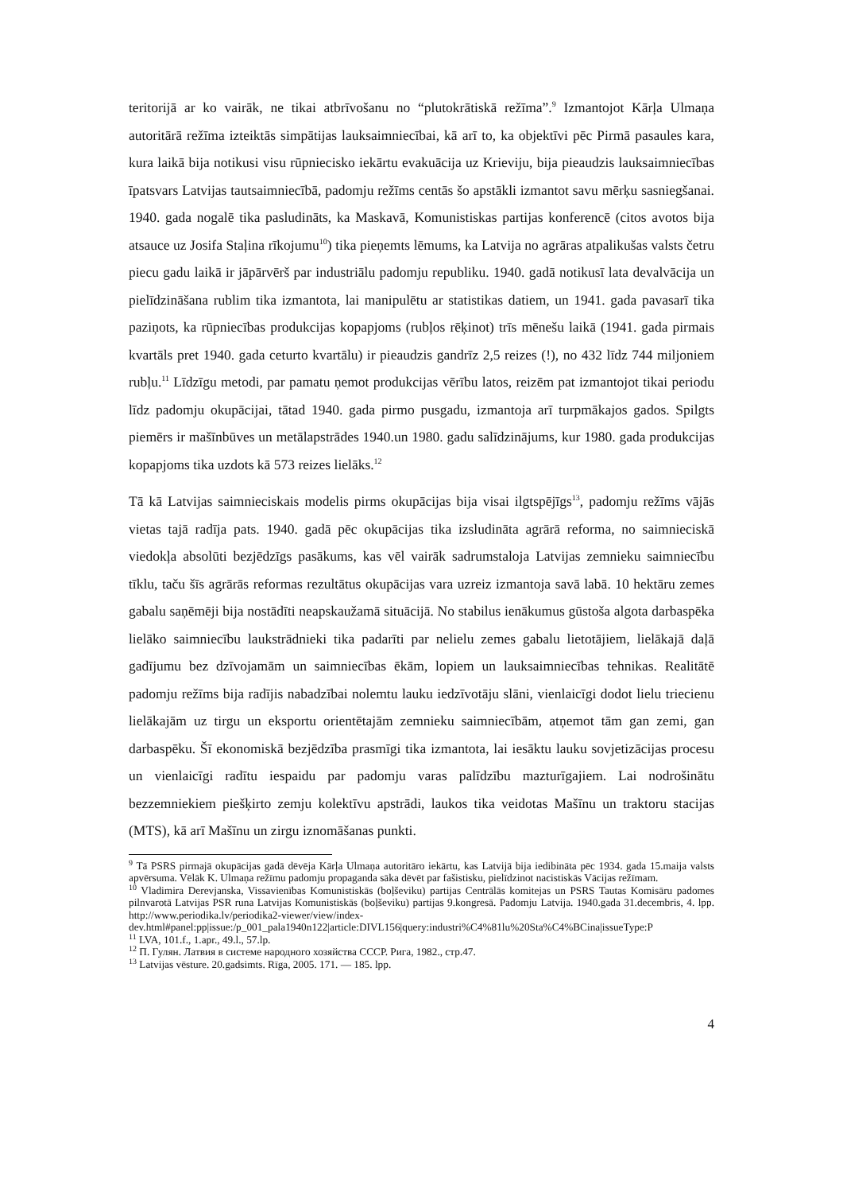teritorijā ar ko vairāk, ne tikai atbrīvošanu no “plutokrātiskā režīma”.<sup>9</sup> Izmantojot Kārļa Ulmaņa autoritārā režīma izteiktās simpātijas lauksaimniecībai, kā arī to, ka objektīvi pēc Pirmā pasaules kara, kura laikā bija notikusi visu rūpniecisko iekārtu evakuācija uz Krieviju, bija pieaudzis lauksaimniecības īpatsvars Latvijas tautsaimniecībā, padomju režīms centās šo apstākli izmantot savu mērķu sasniegšanai. 1940. gada nogalē tika pasludināts, ka Maskavā, Komunistiskas partijas konferencē (citos avotos bija atsauce uz Josifa Staļina rīkojumu<sup>10</sup>) tika pieņemts lēmums, ka Latvija no agrāras atpalikušas valsts četru piecu gadu laikā ir jāpārvērš par industriālu padomju republiku. 1940. gadā notikusī lata devalvācija un pielīdzināšana rublim tika izmantota, lai manipulētu ar statistikas datiem, un 1941. gada pavasarī tika paziņots, ka rūpniecības produkcijas kopapjoms (rubļos rēķinot) trīs mēnešu laikā (1941. gada pirmais kvartāls pret 1940. gada ceturto kvartālu) ir pieaudzis gandrīz 2,5 reizes (!), no 432 līdz 744 miljoniem rubļu.<sup>11</sup> Līdzīgu metodi, par pamatu ņemot produkcijas vērību latos, reizēm pat izmantojot tikai periodu līdz padomju okupācijai, tātad 1940. gada pirmo pusgadu, izmantoja arī turpmākajos gados. Spilgts piemērs ir mašīnbūves un metālapstrādes 1940.un 1980. gadu salīdzinājums, kur 1980. gada produkcijas kopapjoms tika uzdots kā 573 reizes lielāks.<sup>12</sup>
Tā kā Latvijas saimnieciskais modelis pirms okupācijas bija visai ilgtspējīgs<sup>13</sup>, padomju režīms vājās vietas tajā radīja pats. 1940. gadā pēc okupācijas tika izsludināta agrārā reforma, no saimnieciskā viedokļa absolūti bezjēdzīgs pasākums, kas vēl vairāk sadrumstaloja Latvijas zemnieku saimniecību tīklu, taču šīs agrārās reformas rezultātus okupācijas vara uzreiz izmantoja savā labā. 10 hektāru zemes gabalu saņēmēji bija nostādīti neapskaužamā situācijā. No stabilus ienākumus gūstoša algota darbaspēka lielāko saimniecību laukstrādnieki tika padarīti par nelielu zemes gabalu lietotājiem, lielākajā daļā gadījumu bez dzīvojamām un saimniecības ēkām, lopiem un lauksaimniecības tehnikas. Realitātē padomju režīms bija radījis nabadzībai nolemtu lauku iedzīvotāju slāni, vienlaicīgi dodot lielu triecienu lielākajām uz tirgu un eksportu orientētajām zemnieku saimniecībām, atņemot tām gan zemi, gan darbaspēku. Šī ekonomiskā bezjēdzība prasmīgi tika izmantota, lai iesāktu lauku sovjetizācijas procesu un vienlaicīgi radītu iespaidu par padomju varas palīdzību mazturīgajiem. Lai nodrošinātu bezzemniekiem piešķirto zemju kolektīvu apstrādi, laukos tika veidotas Mašīnu un traktoru stacijas (MTS), kā arī Mašīnu un zirgu iznomāšanas punkti.
<sup>9</sup> Tā PSRS pirmajā okupācijas gadā dēvēja Kārļa Ulmaņa autoritāro iekārtu, kas Latvijā bija iedibināta pēc 1934. gada 15.maija valsts apvērsuma. Vēlāk K. Ulmaņa režīmu padomju propaganda sāka dēvēt par fašistisku, pielīdzinot nacistiskās Vācijas režīmam.
<sup>10</sup> Vladimira Derevjanska, Vissavienības Komunistiskās (boļševiku) partijas Centrālās komitejas un PSRS Tautas Komisāru padomes pilnvarotā Latvijas PSR runa Latvijas Komunistiskās (boļševiku) partijas 9.kongresā. Padomju Latvija. 1940.gada 31.decembris, 4. lpp. http://www.periodika.lv/periodika2-viewer/view/index-dev.html#panel:pp|issue:/p_001_pala1940n122|article:DIVL156|query:industri%C4%81lu%20Sta%C4%BCina|issueType:P
<sup>11</sup> LVA, 101.f., 1.apr., 49.l., 57.lp.
<sup>12</sup> П. Гулян. Латвия в системе народного хозяйства СССР. Рига, 1982., стр.47.
<sup>13</sup> Latvijas vēsture. 20.gadsimts. Rīga, 2005. 171. — 185. lpp.
4